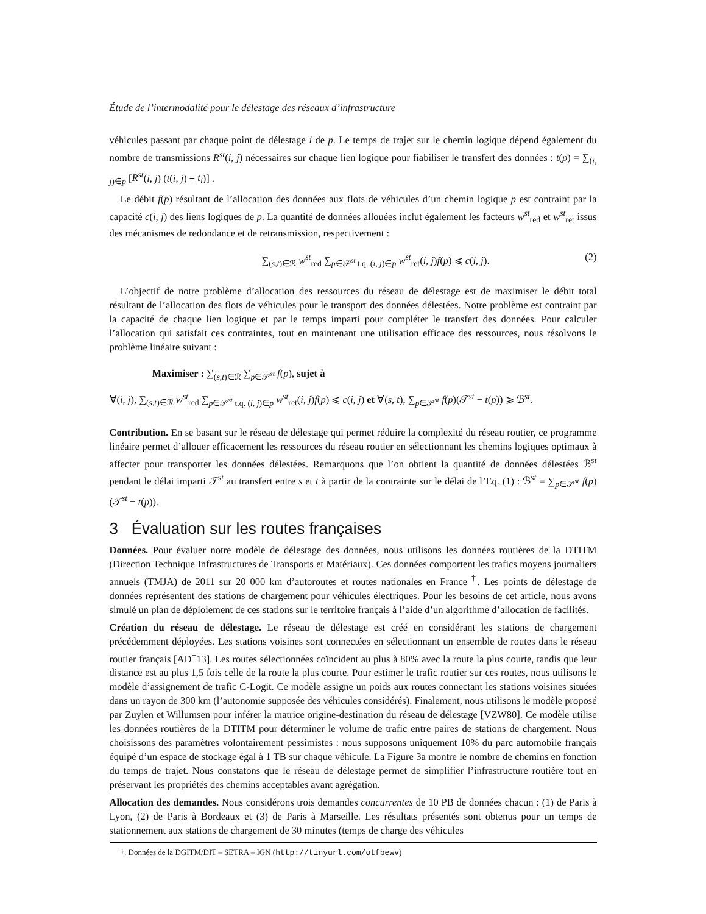Étude de l’intermodalité pour le délestage des réseaux d’infrastructure
véhicules passant par chaque point de délestage i de p. Le temps de trajet sur le chemin logique dépend également du nombre de transmissions R<sup>st</sup>(i, j) nécessaires sur chaque lien logique pour fiabiliser le transfert des données : t(p) = ∑<sub>(i, j)∈p</sub> [R<sup>st</sup>(i, j) (t(i, j) + t<sub>i</sub>)] .
Le débit f(p) résultant de l’allocation des données aux flots de véhicules d’un chemin logique p est contraint par la capacité c(i, j) des liens logiques de p. La quantité de données allouées inclut également les facteurs w<sup>st</sup><sub>red</sub> et w<sup>st</sup><sub>ret</sub> issus des mécanismes de redondance et de retransmission, respectivement :
∑<sub>(s,t)∈ℛ</sub> w<sup>st</sup><sub>red</sub> ∑<sub>p∈𝒫<sup>st</sup> t.q. (i, j)∈p</sub> w<sup>st</sup><sub>ret</sub>(i, j)f(p) ⩽ c(i, j). (2)
L’objectif de notre problème d’allocation des ressources du réseau de délestage est de maximiser le débit total résultant de l’allocation des flots de véhicules pour le transport des données délestées. Notre problème est contraint par la capacité de chaque lien logique et par le temps imparti pour compléter le transfert des données. Pour calculer l’allocation qui satisfait ces contraintes, tout en maintenant une utilisation efficace des ressources, nous résolvons le problème linéaire suivant :
Maximiser : ∑<sub>(s,t)∈ℛ</sub> ∑<sub>p∈𝒫<sup>st</sup></sub> f(p), sujet à
∀(i, j), ∑<sub>(s,t)∈ℛ</sub> w<sup>st</sup><sub>red</sub> ∑<sub>p∈𝒫<sup>st</sup> t.q. (i, j)∈p</sub> w<sup>st</sup><sub>ret</sub>(i, j)f(p) ⩽ c(i, j) et ∀(s, t), ∑<sub>p∈𝒫<sup>st</sup></sub> f(p)(𝒯<sup>st</sup> − t(p)) ⩾ ℬ<sup>st</sup>.
Contribution. En se basant sur le réseau de délestage qui permet réduire la complexité du réseau routier, ce programme linéaire permet d’allouer efficacement les ressources du réseau routier en sélectionnant les chemins logiques optimaux à affecter pour transporter les données délestées. Remarquons que l’on obtient la quantité de données délestées ℬ<sup>st</sup> pendant le délai imparti 𝒯<sup>st</sup> au transfert entre s et t à partir de la contrainte sur le délai de l’Eq. (1) : ℬ<sup>st</sup> = ∑<sub>p∈𝒫<sup>st</sup></sub> f(p)(𝒯<sup>st</sup> − t(p)).
3 Évaluation sur les routes françaises
Données. Pour évaluer notre modèle de délestage des données, nous utilisons les données routières de la DTITM (Direction Technique Infrastructures de Transports et Matériaux). Ces données comportent les trafics moyens journaliers annuels (TMJA) de 2011 sur 20 000 km d’autoroutes et routes nationales en France <sup>†</sup>. Les points de délestage de données représentent des stations de chargement pour véhicules électriques. Pour les besoins de cet article, nous avons simulé un plan de déploiement de ces stations sur le territoire français à l’aide d’un algorithme d’allocation de facilités.
Création du réseau de délestage. Le réseau de délestage est créé en considérant les stations de chargement précédemment déployées. Les stations voisines sont connectées en sélectionnant un ensemble de routes dans le réseau routier français [AD<sup>+</sup>13]. Les routes sélectionnées coïncident au plus à 80% avec la route la plus courte, tandis que leur distance est au plus 1,5 fois celle de la route la plus courte. Pour estimer le trafic routier sur ces routes, nous utilisons le modèle d’assignement de trafic C-Logit. Ce modèle assigne un poids aux routes connectant les stations voisines situées dans un rayon de 300 km (l’autonomie supposée des véhicules considérés). Finalement, nous utilisons le modèle proposé par Zuylen et Willumsen pour inférer la matrice origine-destination du réseau de délestage [VZW80]. Ce modèle utilise les données routières de la DTITM pour déterminer le volume de trafic entre paires de stations de chargement. Nous choisissons des paramètres volontairement pessimistes : nous supposons uniquement 10% du parc automobile français équipé d’un espace de stockage égal à 1 TB sur chaque véhicule. La Figure 3a montre le nombre de chemins en fonction du temps de trajet. Nous constatons que le réseau de délestage permet de simplifier l’infrastructure routière tout en préservant les propriétés des chemins acceptables avant agrégation.
Allocation des demandes. Nous considérons trois demandes concurrentes de 10 PB de données chacun : (1) de Paris à Lyon, (2) de Paris à Bordeaux et (3) de Paris à Marseille. Les résultats présentés sont obtenus pour un temps de stationnement aux stations de chargement de 30 minutes (temps de charge des véhicules
†. Données de la DGITM/DIT – SETRA – IGN (http://tinyurl.com/otfbewv)